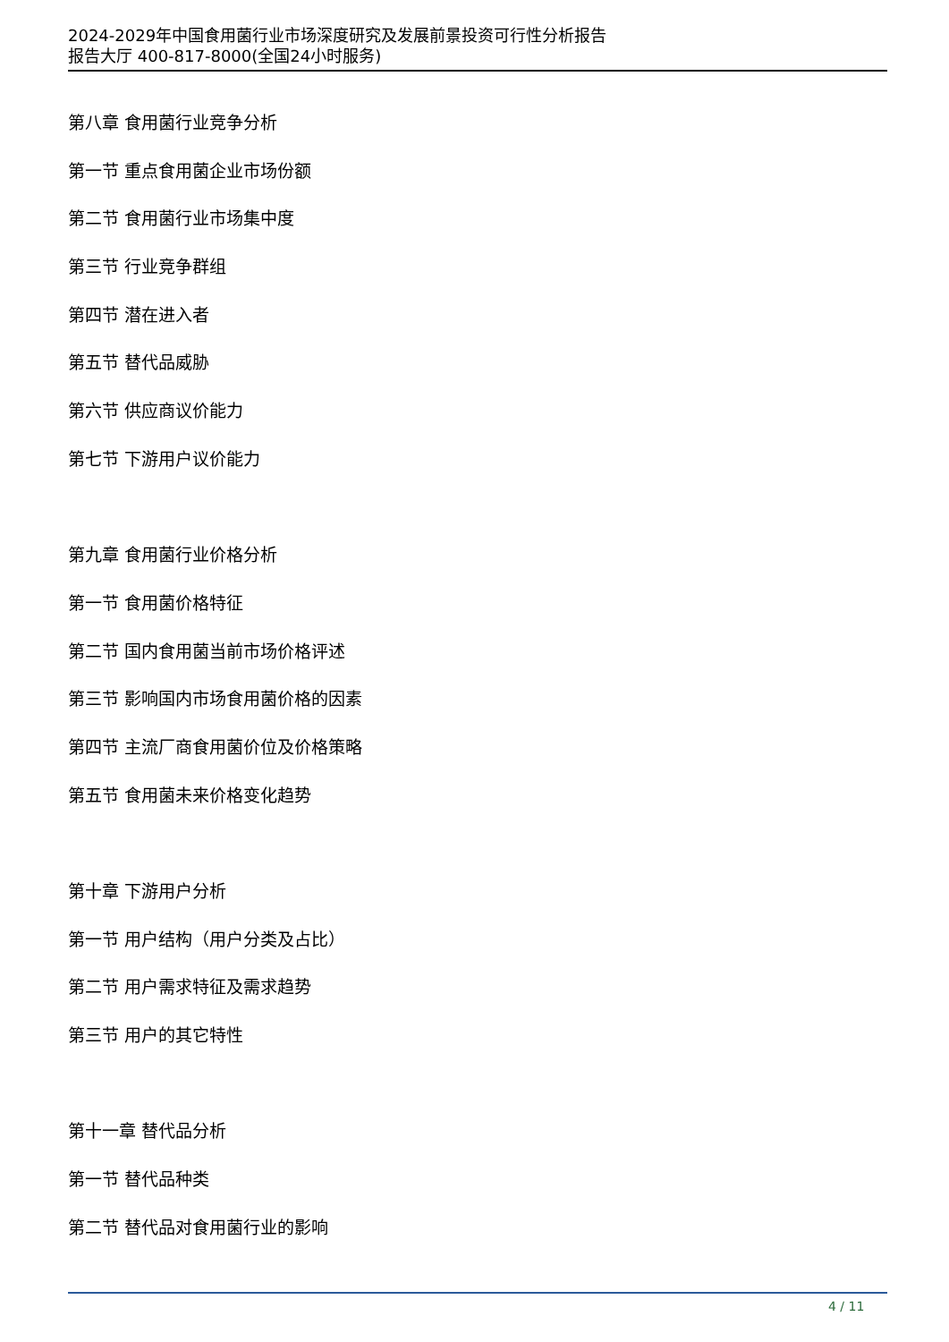2024-2029年中国食用菌行业市场深度研究及发展前景投资可行性分析报告
报告大厅 400-817-8000(全国24小时服务)
第八章 食用菌行业竞争分析
第一节 重点食用菌企业市场份额
第二节 食用菌行业市场集中度
第三节 行业竞争群组
第四节 潜在进入者
第五节 替代品威胁
第六节 供应商议价能力
第七节 下游用户议价能力
第九章 食用菌行业价格分析
第一节 食用菌价格特征
第二节 国内食用菌当前市场价格评述
第三节 影响国内市场食用菌价格的因素
第四节 主流厂商食用菌价位及价格策略
第五节 食用菌未来价格变化趋势
第十章 下游用户分析
第一节 用户结构（用户分类及占比）
第二节 用户需求特征及需求趋势
第三节 用户的其它特性
第十一章 替代品分析
第一节 替代品种类
第二节 替代品对食用菌行业的影响
4 / 11